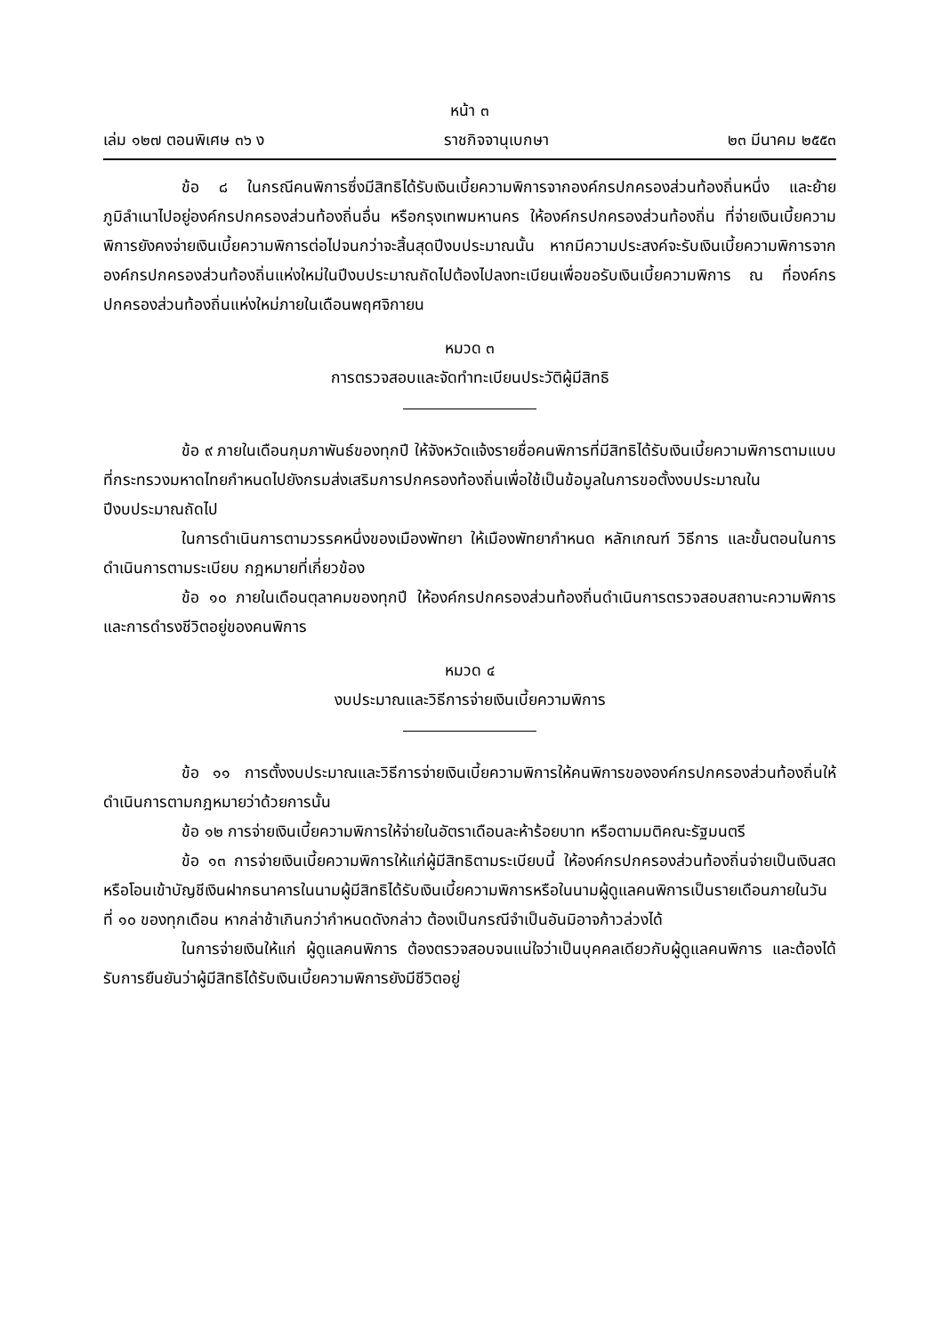หน้า ๓
เล่ม ๑๒๗ ตอนพิเศษ ๓๖ ง ราชกิจจานุเบกษา ๒๓ มีนาคม ๒๕๕๓
ข้อ ๘ ในกรณีคนพิการซึ่งมีสิทธิได้รับเงินเบี้ยความพิการจากองค์กรปกครองส่วนท้องถิ่นหนึ่ง และย้ายภูมิลำเนาไปอยู่องค์กรปกครองส่วนท้องถิ่นอื่น หรือกรุงเทพมหานคร ให้องค์กรปกครองส่วนท้องถิ่น ที่จ่ายเงินเบี้ยความพิการยังคงจ่ายเงินเบี้ยความพิการต่อไปจนกว่าจะสิ้นสุดปีงบประมาณนั้น หากมีความประสงค์จะรับเงินเบี้ยความพิการจากองค์กรปกครองส่วนท้องถิ่นแห่งใหม่ในปีงบประมาณถัดไปต้องไปลงทะเบียนเพื่อขอรับเงินเบี้ยความพิการ ณ ที่องค์กรปกครองส่วนท้องถิ่นแห่งใหม่ภายในเดือนพฤศจิกายน
หมวด ๓
การตรวจสอบและจัดทำทะเบียนประวัติผู้มีสิทธิ
ข้อ ๙ ภายในเดือนกุมภาพันธ์ของทุกปี ให้จังหวัดแจ้งรายชื่อคนพิการที่มีสิทธิได้รับเงินเบี้ยความพิการตามแบบที่กระทรวงมหาดไทยกำหนดไปยังกรมส่งเสริมการปกครองท้องถิ่นเพื่อใช้เป็นข้อมูลในการขอตั้งงบประมาณในปีงบประมาณถัดไป
ในการดำเนินการตามวรรคหนึ่งของเมืองพัทยา ให้เมืองพัทยากำหนด หลักเกณฑ์ วิธีการ และขั้นตอนในการดำเนินการตามระเบียบ กฎหมายที่เกี่ยวข้อง
ข้อ ๑๐ ภายในเดือนตุลาคมของทุกปี ให้องค์กรปกครองส่วนท้องถิ่นดำเนินการตรวจสอบสถานะความพิการ และการดำรงชีวิตอยู่ของคนพิการ
หมวด ๔
งบประมาณและวิธีการจ่ายเงินเบี้ยความพิการ
ข้อ ๑๑ การตั้งงบประมาณและวิธีการจ่ายเงินเบี้ยความพิการให้คนพิการขององค์กรปกครองส่วนท้องถิ่นให้ดำเนินการตามกฎหมายว่าด้วยการนั้น
ข้อ ๑๒ การจ่ายเงินเบี้ยความพิการให้จ่ายในอัตราเดือนละห้าร้อยบาท หรือตามมติคณะรัฐมนตรี
ข้อ ๑๓ การจ่ายเงินเบี้ยความพิการให้แก่ผู้มีสิทธิตามระเบียบนี้ ให้องค์กรปกครองส่วนท้องถิ่นจ่ายเป็นเงินสด หรือโอนเข้าบัญชีเงินฝากธนาคารในนามผู้มีสิทธิได้รับเงินเบี้ยความพิการหรือในนามผู้ดูแลคนพิการเป็นรายเดือนภายในวันที่ ๑๐ ของทุกเดือน หากล่าช้าเกินกว่ากำหนดดังกล่าว ต้องเป็นกรณีจำเป็นอันมิอาจก้าวล่วงได้
ในการจ่ายเงินให้แก่ ผู้ดูแลคนพิการ ต้องตรวจสอบจนแน่ใจว่าเป็นบุคคลเดียวกับผู้ดูแลคนพิการ และต้องได้รับการยืนยันว่าผู้มีสิทธิได้รับเงินเบี้ยความพิการยังมีชีวิตอยู่